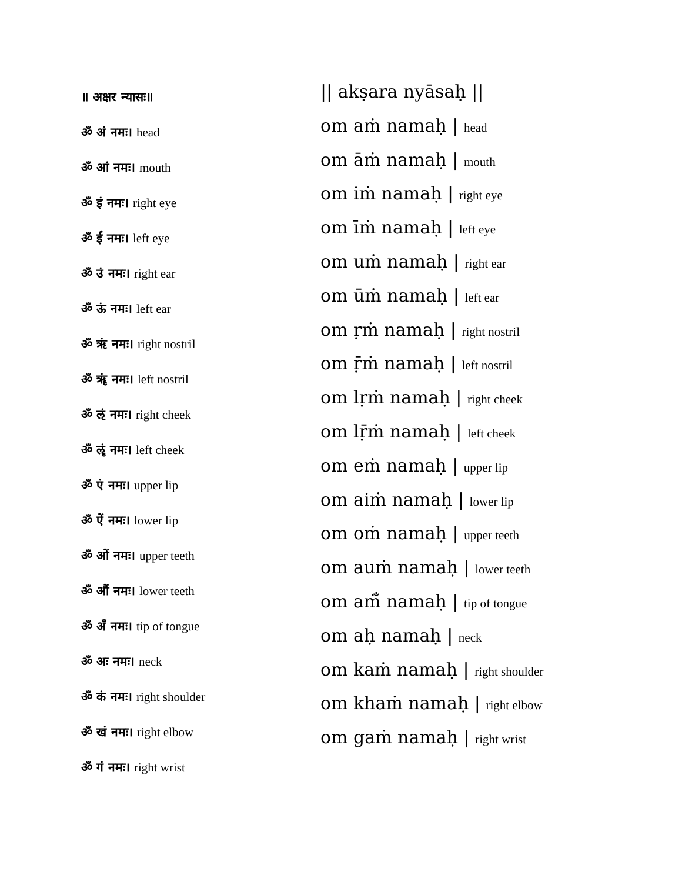॥ अक्षर न्यासः॥
ॐ अं नमः। head
ॐ आं नमः। mouth
ॐ इं नमः। right eye
ॐ ईं नमः। left eye
ॐ उं नमः। right ear
ॐ ऊं नमः। left ear
ॐ ऋं नमः। right nostril
ॐ ॠं नमः। left nostril
ॐ ऌं नमः। right cheek
ॐ ॡं नमः। left cheek
ॐ एं नमः। upper lip
ॐ ऐं नमः। lower lip
ॐ ओं नमः। upper teeth
ॐ औं नमः। lower teeth
ॐ अँ नमः। tip of tongue
ॐ अः नमः। neck
ॐ कं नमः। right shoulder
ॐ खं नमः। right elbow
ॐ गं नमः। right wrist
|| akṣara nyāsaḥ ||
om aṁ namaḥ | head
om āṁ namaḥ | mouth
om iṁ namaḥ | right eye
om īṁ namaḥ | left eye
om uṁ namaḥ | right ear
om ūṁ namaḥ | left ear
om ṛṁ namaḥ | right nostril
om ṝṁ namaḥ | left nostril
om lṛṁ namaḥ | right cheek
om lṝṁ namaḥ | left cheek
om eṁ namaḥ | upper lip
om aiṁ namaḥ | lower lip
om oṁ namaḥ | upper teeth
om auṁ namaḥ | lower teeth
om aṁ̐ namaḥ | tip of tongue
om aḥ namaḥ | neck
om kaṁ namaḥ | right shoulder
om khaṁ namaḥ | right elbow
om gaṁ namaḥ | right wrist